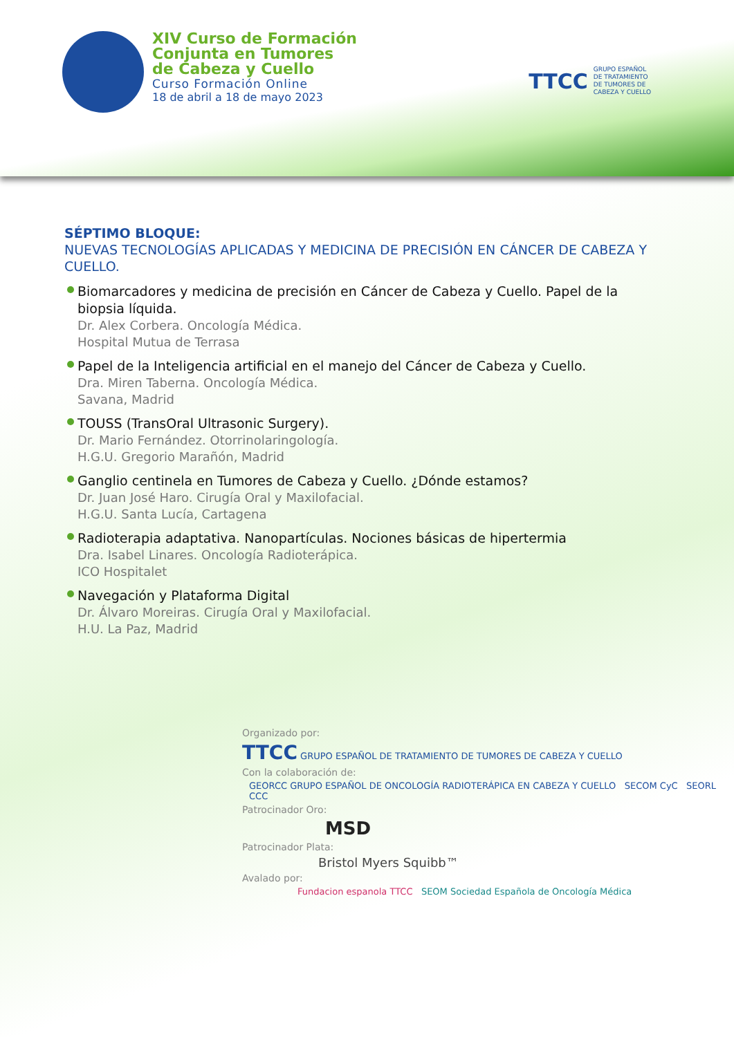XIV Curso de Formación
Conjunta en Tumores
de Cabeza y Cuello
Curso Formación Online
18 de abril a 18 de mayo 2023
TTCC GRUPO ESPAÑOL
DE TRATAMIENTO
DE TUMORES DE
CABEZA Y CUELLO
SÉPTIMO BLOQUE:
NUEVAS TECNOLOGÍAS APLICADAS Y MEDICINA DE PRECISIÓN EN CÁNCER DE CABEZA Y CUELLO.
Biomarcadores y medicina de precisión en Cáncer de Cabeza y Cuello. Papel de la biopsia líquida.
Dr. Alex Corbera. Oncología Médica.
Hospital Mutua de Terrasa
Papel de la Inteligencia artificial en el manejo del Cáncer de Cabeza y Cuello.
Dra. Miren Taberna. Oncología Médica.
Savana, Madrid
TOUSS (TransOral Ultrasonic Surgery).
Dr. Mario Fernández. Otorrinolaringología.
H.G.U. Gregorio Marañón, Madrid
Ganglio centinela en Tumores de Cabeza y Cuello. ¿Dónde estamos?
Dr. Juan José Haro. Cirugía Oral y Maxilofacial.
H.G.U. Santa Lucía, Cartagena
Radioterapia adaptativa. Nanopartículas. Nociones básicas de hipertermia
Dra. Isabel Linares. Oncología Radioterápica.
ICO Hospitalet
Navegación y Plataforma Digital
Dr. Álvaro Moreiras. Cirugía Oral y Maxilofacial.
H.U. La Paz, Madrid
Organizado por:
TTCC GRUPO ESPAÑOL DE TRATAMIENTO DE TUMORES DE CABEZA Y CUELLO
Con la colaboración de:
GEORCC GRUPO ESPAÑOL DE ONCOLOGÍA RADIOTERÁPICA EN CABEZA Y CUELLO SECOM CyC SEORL CCC
Patrocinador Oro:
MSD
Patrocinador Plata:
Bristol Myers Squibb™
Avalado por:
Fundacion espanola TTCC SEOM Sociedad Española de Oncología Médica